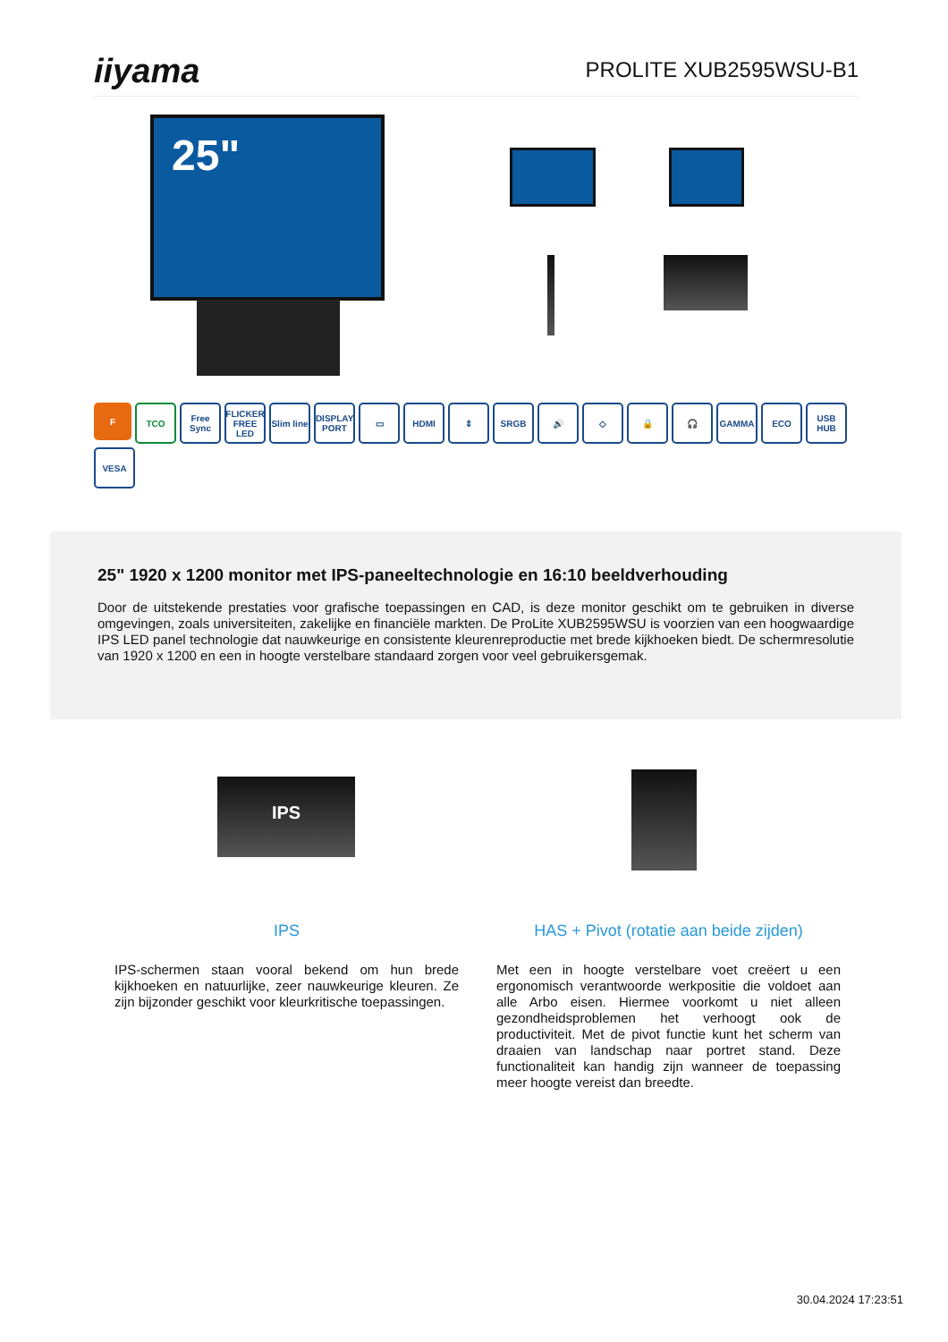iiyama
PROLITE XUB2595WSU-B1
25"
F
TCO
Free Sync
FLICKER FREE LED
Slim line
DISPLAY PORT
▭
HDMI
⇕
SRGB
🔊
◇
🔒
🎧
GAMMA
ECO
USB HUB
VESA
25" 1920 x 1200 monitor met IPS-paneeltechnologie en 16:10 beeldverhouding
Door de uitstekende prestaties voor grafische toepassingen en CAD, is deze monitor geschikt om te gebruiken in diverse omgevingen, zoals universiteiten, zakelijke en financiële markten. De ProLite XUB2595WSU is voorzien van een hoogwaardige IPS LED panel technologie dat nauwkeurige en consistente kleurenreproductie met brede kijkhoeken biedt. De schermresolutie van 1920 x 1200 en een in hoogte verstelbare standaard zorgen voor veel gebruikersgemak.
IPS
IPS
IPS-schermen staan vooral bekend om hun brede kijkhoeken en natuurlijke, zeer nauwkeurige kleuren. Ze zijn bijzonder geschikt voor kleurkritische toepassingen.
HAS + Pivot (rotatie aan beide zijden)
Met een in hoogte verstelbare voet creëert u een ergonomisch verantwoorde werkpositie die voldoet aan alle Arbo eisen. Hiermee voorkomt u niet alleen gezondheidsproblemen het verhoogt ook de productiviteit. Met de pivot functie kunt het scherm van draaien van landschap naar portret stand. Deze functionaliteit kan handig zijn wanneer de toepassing meer hoogte vereist dan breedte.
30.04.2024 17:23:51